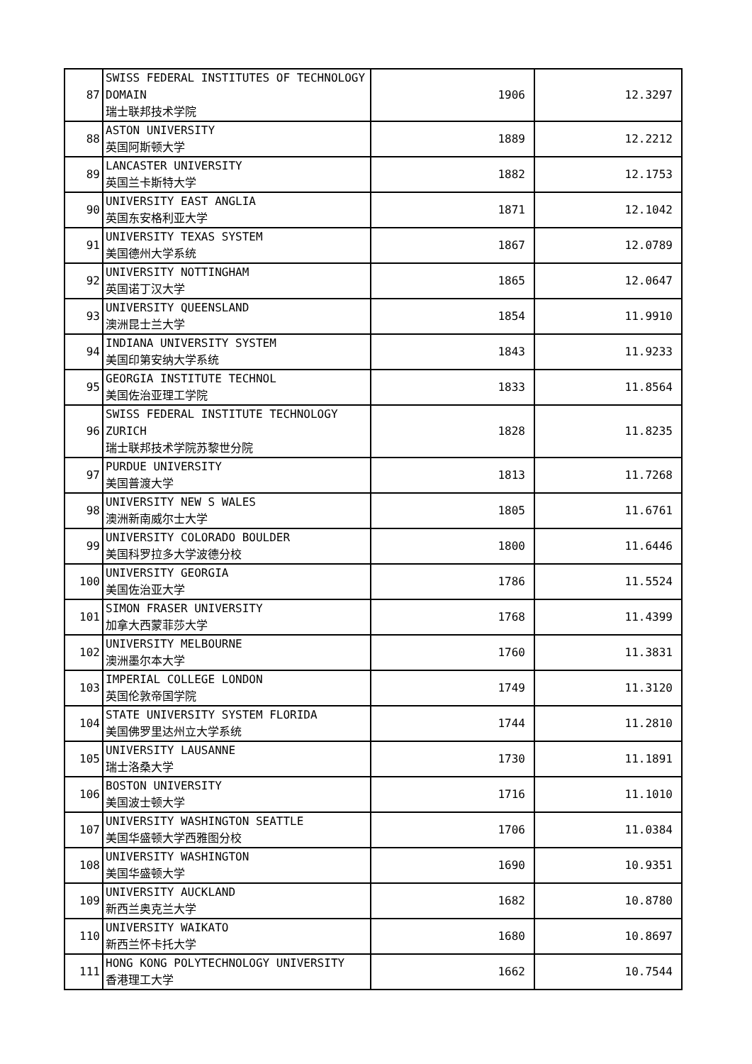| 87 | SWISS FEDERAL INSTITUTES OF TECHNOLOGY DOMAIN 瑞士联邦技术学院 | 1906 | 12.3297 |
| 88 | ASTON UNIVERSITY 英国阿斯顿大学 | 1889 | 12.2212 |
| 89 | LANCASTER UNIVERSITY 英国兰卡斯特大学 | 1882 | 12.1753 |
| 90 | UNIVERSITY EAST ANGLIA 英国东安格利亚大学 | 1871 | 12.1042 |
| 91 | UNIVERSITY TEXAS SYSTEM 美国德州大学系统 | 1867 | 12.0789 |
| 92 | UNIVERSITY NOTTINGHAM 英国诺丁汉大学 | 1865 | 12.0647 |
| 93 | UNIVERSITY QUEENSLAND 澳洲昆士兰大学 | 1854 | 11.9910 |
| 94 | INDIANA UNIVERSITY SYSTEM 美国印第安纳大学系统 | 1843 | 11.9233 |
| 95 | GEORGIA INSTITUTE TECHNOL 美国佐治亚理工学院 | 1833 | 11.8564 |
| 96 | SWISS FEDERAL INSTITUTE TECHNOLOGY ZURICH 瑞士联邦技术学院苏黎世分院 | 1828 | 11.8235 |
| 97 | PURDUE UNIVERSITY 美国普渡大学 | 1813 | 11.7268 |
| 98 | UNIVERSITY NEW S WALES 澳洲新南威尔士大学 | 1805 | 11.6761 |
| 99 | UNIVERSITY COLORADO BOULDER 美国科罗拉多大学波德分校 | 1800 | 11.6446 |
| 100 | UNIVERSITY GEORGIA 美国佐治亚大学 | 1786 | 11.5524 |
| 101 | SIMON FRASER UNIVERSITY 加拿大西蒙菲莎大学 | 1768 | 11.4399 |
| 102 | UNIVERSITY MELBOURNE 澳洲墨尔本大学 | 1760 | 11.3831 |
| 103 | IMPERIAL COLLEGE LONDON 英国伦敦帝国学院 | 1749 | 11.3120 |
| 104 | STATE UNIVERSITY SYSTEM FLORIDA 美国佛罗里达州立大学系统 | 1744 | 11.2810 |
| 105 | UNIVERSITY LAUSANNE 瑞士洛桑大学 | 1730 | 11.1891 |
| 106 | BOSTON UNIVERSITY 美国波士顿大学 | 1716 | 11.1010 |
| 107 | UNIVERSITY WASHINGTON SEATTLE 美国华盛顿大学西雅图分校 | 1706 | 11.0384 |
| 108 | UNIVERSITY WASHINGTON 美国华盛顿大学 | 1690 | 10.9351 |
| 109 | UNIVERSITY AUCKLAND 新西兰奥克兰大学 | 1682 | 10.8780 |
| 110 | UNIVERSITY WAIKATO 新西兰怀卡托大学 | 1680 | 10.8697 |
| 111 | HONG KONG POLYTECHNOLOGY UNIVERSITY 香港理工大学 | 1662 | 10.7544 |